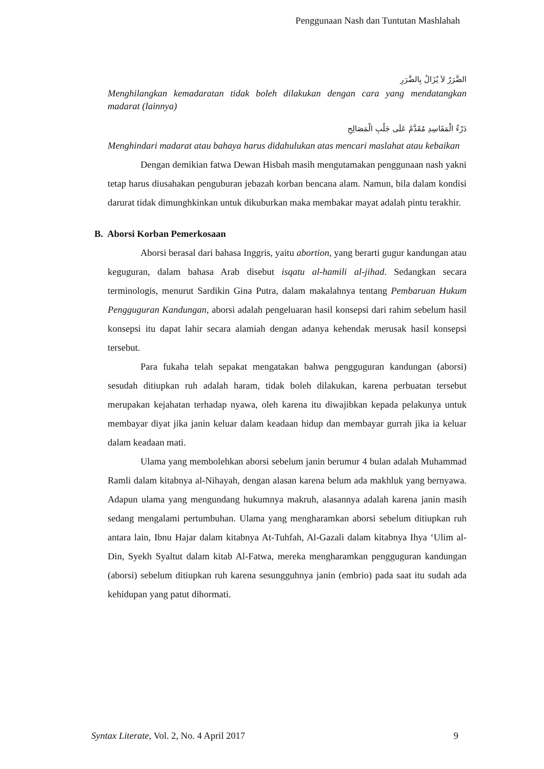Penggunaan Nash dan Tuntutan Mashlahah
الضَّرَرُ لاَ يُزَالُ بِالضَّرَرِ
Menghilangkan kemadaratan tidak boleh dilakukan dengan cara yang mendatangkan madarat (lainnya)
دَرْءُ الْمَفَاسِدِ مُقَدَّمٌ عَلَى جَلْبِ الْمَصَالِحِ
Menghindari madarat atau bahaya harus didahulukan atas mencari maslahat atau kebaikan
Dengan demikian fatwa Dewan Hisbah masih mengutamakan penggunaan nash yakni tetap harus diusahakan penguburan jebazah korban bencana alam. Namun, bila dalam kondisi darurat tidak dimunghkinkan untuk dikuburkan maka membakar mayat adalah pintu terakhir.
B. Aborsi Korban Pemerkosaan
Aborsi berasal dari bahasa Inggris, yaitu abortion, yang berarti gugur kandungan atau keguguran, dalam bahasa Arab disebut isqatu al-hamili al-jihad. Sedangkan secara terminologis, menurut Sardikin Gina Putra, dalam makalahnya tentang Pembaruan Hukum Pengguguran Kandungan, aborsi adalah pengeluaran hasil konsepsi dari rahim sebelum hasil konsepsi itu dapat lahir secara alamiah dengan adanya kehendak merusak hasil konsepsi tersebut.
Para fukaha telah sepakat mengatakan bahwa pengguguran kandungan (aborsi) sesudah ditiupkan ruh adalah haram, tidak boleh dilakukan, karena perbuatan tersebut merupakan kejahatan terhadap nyawa, oleh karena itu diwajibkan kepada pelakunya untuk membayar diyat jika janin keluar dalam keadaan hidup dan membayar gurrah jika ia keluar dalam keadaan mati.
Ulama yang membolehkan aborsi sebelum janin berumur 4 bulan adalah Muhammad Ramli dalam kitabnya al-Nihayah, dengan alasan karena belum ada makhluk yang bernyawa. Adapun ulama yang mengundang hukumnya makruh, alasannya adalah karena janin masih sedang mengalami pertumbuhan. Ulama yang mengharamkan aborsi sebelum ditiupkan ruh antara lain, Ibnu Hajar dalam kitabnya At-Tuhfah, Al-Gazali dalam kitabnya Ihya ‘Ulim al-Din, Syekh Syaltut dalam kitab Al-Fatwa, mereka mengharamkan pengguguran kandungan (aborsi) sebelum ditiupkan ruh karena sesungguhnya janin (embrio) pada saat itu sudah ada kehidupan yang patut dihormati.
Syntax Literate, Vol. 2, No. 4 April 2017 9